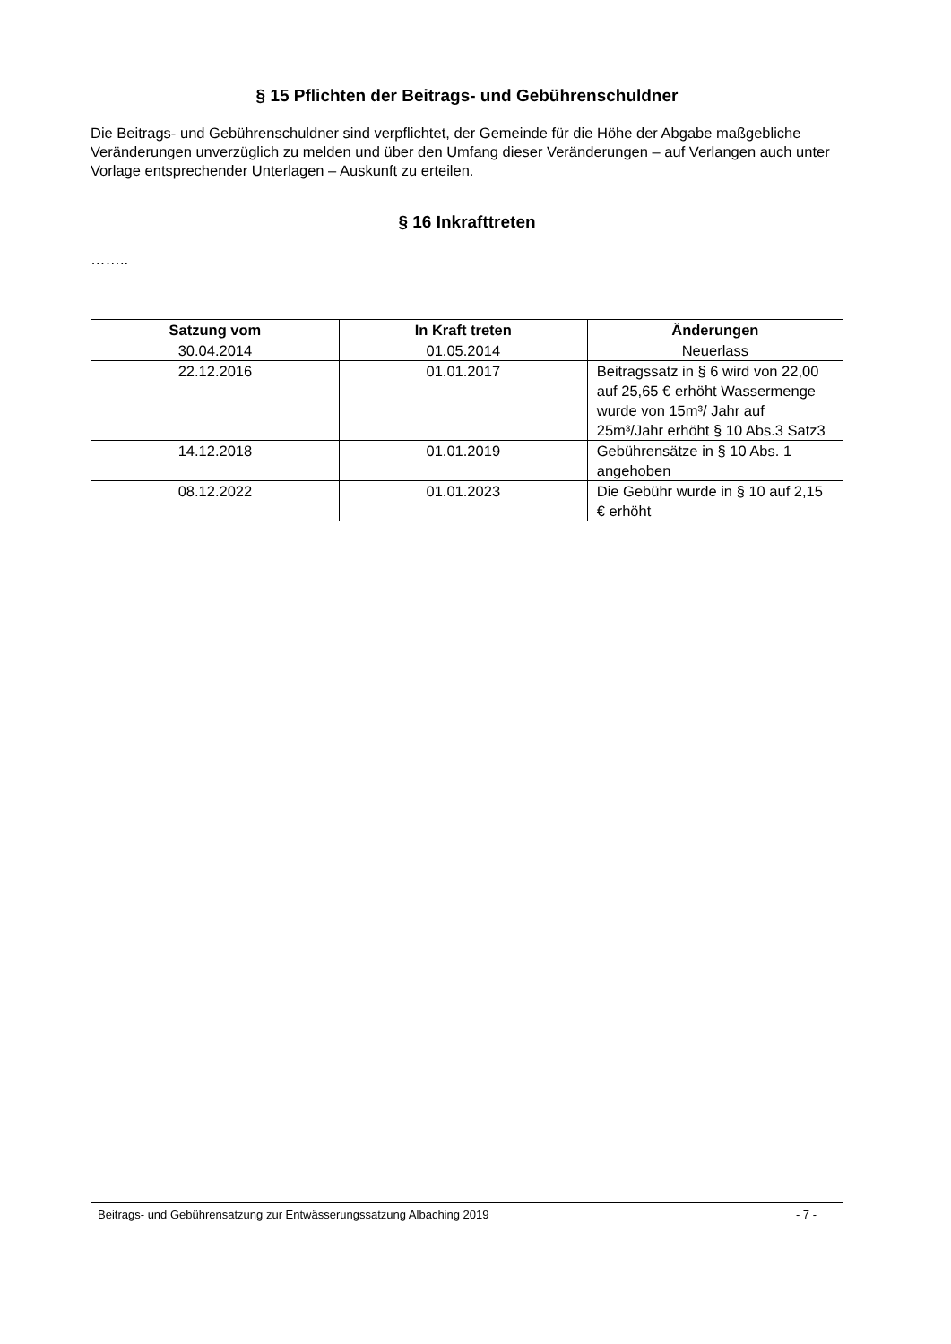§ 15 Pflichten der Beitrags- und Gebührenschuldner
Die Beitrags- und Gebührenschuldner sind verpflichtet, der Gemeinde für die Höhe der Abgabe maßgebliche Veränderungen unverzüglich zu melden und über den Umfang dieser Veränderungen – auf Verlangen auch unter Vorlage entsprechender Unterlagen – Auskunft zu erteilen.
§ 16 Inkrafttreten
……..
| Satzung vom | In Kraft treten | Änderungen |
| --- | --- | --- |
| 30.04.2014 | 01.05.2014 | Neuerlass |
| 22.12.2016 | 01.01.2017 | Beitragssatz in § 6 wird von 22,00 auf 25,65 € erhöht Wassermenge wurde von 15m³/ Jahr auf 25m³/Jahr erhöht § 10 Abs.3 Satz3 |
| 14.12.2018 | 01.01.2019 | Gebührensätze in § 10 Abs. 1 angehoben |
| 08.12.2022 | 01.01.2023 | Die Gebühr wurde in § 10 auf 2,15 € erhöht |
Beitrags- und Gebührensatzung zur Entwässerungssatzung Albaching 2019 - 7 -